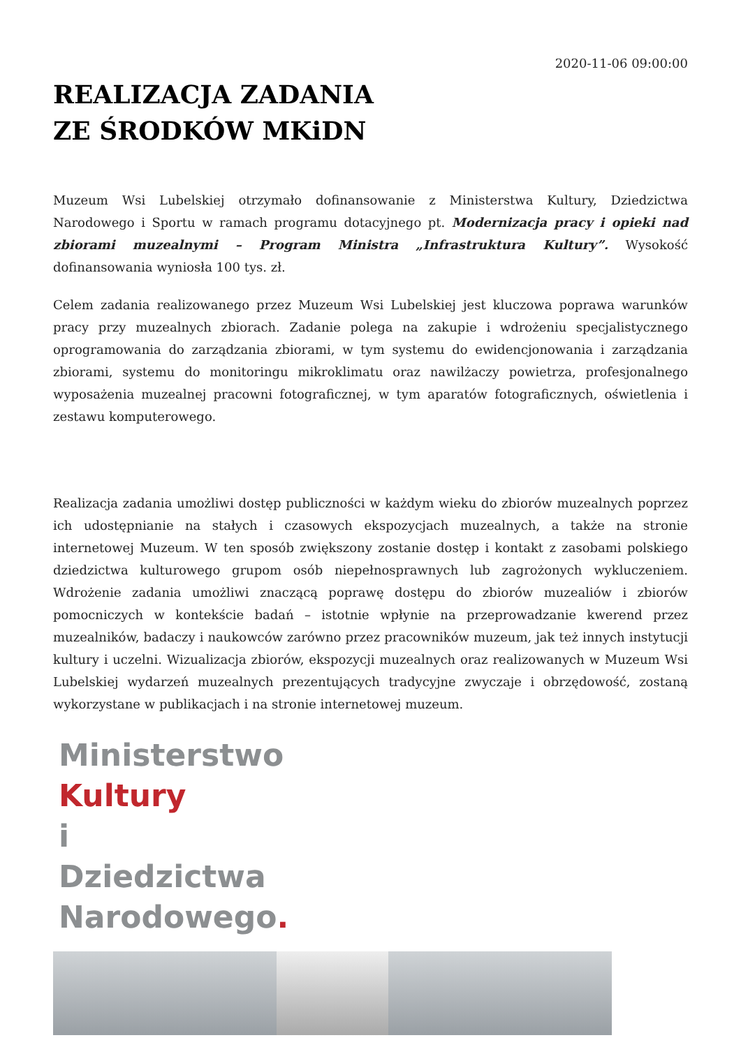2020-11-06 09:00:00
REALIZACJA ZADANIA
ZE ŚRODKÓW MKiDN
Muzeum Wsi Lubelskiej otrzymało dofinansowanie z Ministerstwa Kultury, Dziedzictwa Narodowego i Sportu w ramach programu dotacyjnego pt. Modernizacja pracy i opieki nad zbiorami muzealnymi – Program Ministra „Infrastruktura Kultury”. Wysokość dofinansowania wyniosła 100 tys. zł.
Celem zadania realizowanego przez Muzeum Wsi Lubelskiej jest kluczowa poprawa warunków pracy przy muzealnych zbiorach. Zadanie polega na zakupie i wdrożeniu specjalistycznego oprogramowania do zarządzania zbiorami, w tym systemu do ewidencjonowania i zarządzania zbiorami, systemu do monitoringu mikroklimatu oraz nawilżaczy powietrza, profesjonalnego wyposażenia muzealnej pracowni fotograficznej, w tym aparatów fotograficznych, oświetlenia i zestawu komputerowego.
Realizacja zadania umożliwi dostęp publiczności w każdym wieku do zbiorów muzealnych poprzez ich udostępnianie na stałych i czasowych ekspozycjach muzealnych, a także na stronie internetowej Muzeum. W ten sposób zwiększony zostanie dostęp i kontakt z zasobami polskiego dziedzictwa kulturowego grupom osób niepełnosprawnych lub zagrożonych wykluczeniem. Wdrożenie zadania umożliwi znaczącą poprawę dostępu do zbiorów muzealiów i zbiorów pomocniczych w kontekście badań – istotnie wpłynie na przeprowadzanie kwerend przez muzealników, badaczy i naukowców zarówno przez pracowników muzeum, jak też innych instytucji kultury i uczelni. Wizualizacja zbiorów, ekspozycji muzealnych oraz realizowanych w Muzeum Wsi Lubelskiej wydarzeń muzealnych prezentujących tradycyjne zwyczaje i obrzędowość, zostaną wykorzystane w publikacjach i na stronie internetowej muzeum.
Ministerstwo
Kultury
i Dziedzictwa
Narodowego.